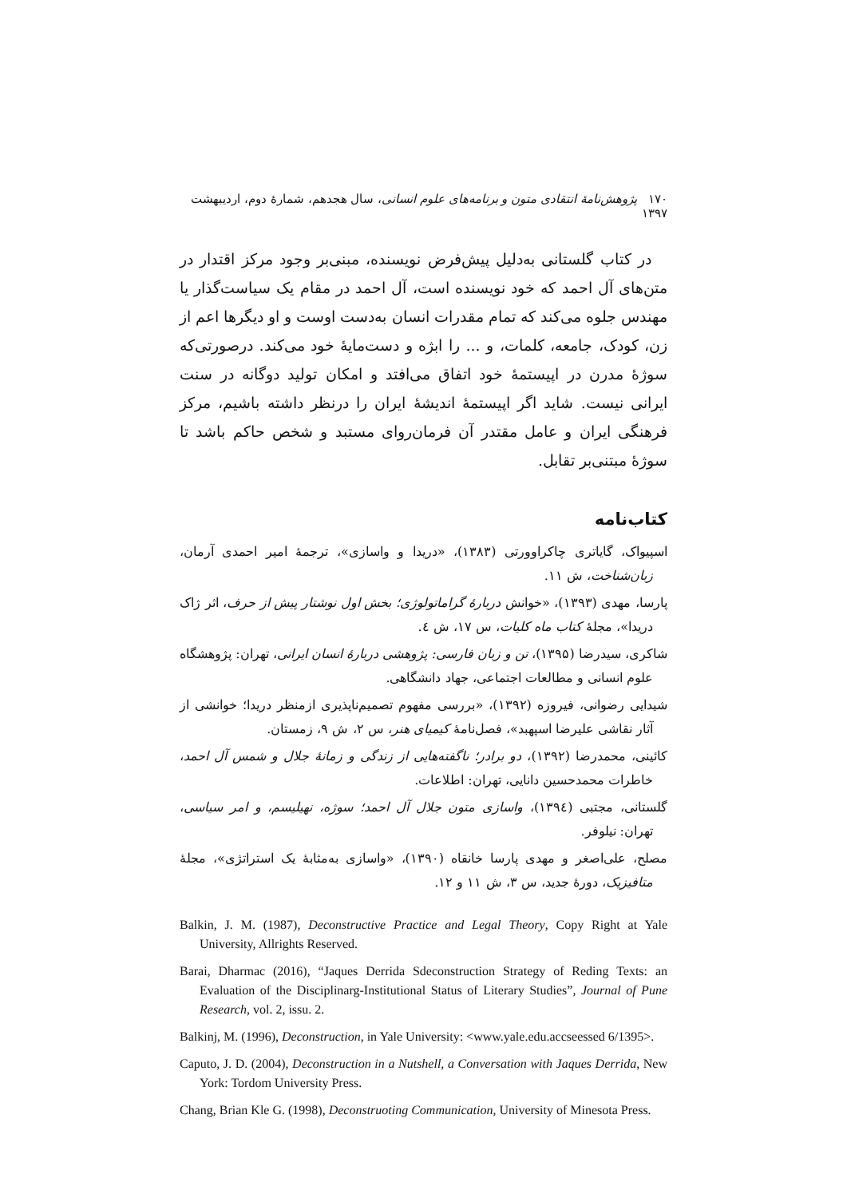۱۷۰ پژوهش‌نامهٔ انتقادی متون و برنامه‌های علوم انسانی، سال هجدهم، شمارهٔ دوم، اردیبهشت ۱۳۹۷
در کتاب گلستانی به‌دلیل پیش‌فرض نویسنده، مبنی‌بر وجود مرکز اقتدار در متن‌های آل احمد که خود نویسنده است، آل احمد در مقام یک سیاست‌گذار یا مهندس جلوه می‌کند که تمام مقدرات انسان به‌دست اوست و او دیگرها اعم از زن، کودک، جامعه، کلمات، و ... را ابژه و دست‌مایهٔ خود می‌کند. درصورتی‌که سوژهٔ مدرن در اپیستمهٔ خود اتفاق می‌افتد و امکان تولید دوگانه در سنت ایرانی نیست. شاید اگر اپیستمهٔ اندیشهٔ ایران را درنظر داشته باشیم، مرکز فرهنگی ایران و عامل مقتدر آن فرمان‌روای مستبد و شخص حاکم باشد تا سوژهٔ مبتنی‌بر تقابل.
کتاب‌نامه
اسپیواک، گایاتری چاکراوورتی (۱۳۸۳)، «دریدا و واسازی»، ترجمهٔ امیر احمدی آرمان، زبان‌شناخت، ش ۱۱.
پارسا، مهدی (۱۳۹۳)، «خوانش دربارهٔ گراماتولوژی؛ بخش اول نوشتار پیش از حرف، اثر ژاک دریدا»، مجلهٔ کتاب ماه کلیات، س ۱۷، ش ٤.
شاکری، سیدرضا (۱۳۹۵)، تن و زبان فارسی: پژوهشی دربارهٔ انسان ایرانی، تهران: پژوهشگاه علوم انسانی و مطالعات اجتماعی، جهاد دانشگاهی.
شیدایی رضوانی، فیروزه (۱۳۹۲)، «بررسی مفهوم تصمیم‌ناپذیری ازمنظر دریدا؛ خوانشی از آثار نقاشی علیرضا اسپهبد»، فصل‌نامهٔ کیمیای هنر، س ۲، ش ۹، زمستان.
کائینی، محمدرضا (۱۳۹۲)، دو برادر؛ ناگفته‌هایی از زندگی و زمانهٔ جلال و شمس آل احمد، خاطرات محمدحسین دانایی، تهران: اطلاعات.
گلستانی، مجتبی (۱۳۹٤)، واسازی متون جلال آل احمد؛ سوژه، نهیلیسم، و امر سیاسی، تهران: نیلوفر.
مصلح، علی‌اصغر و مهدی پارسا خانقاه (۱۳۹۰)، «واسازی به‌مثابهٔ یک استراتژی»، مجلهٔ متافیزیک، دورهٔ جدید، س ۳، ش ۱۱ و ۱۲.
Balkin, J. M. (1987), Deconstructive Practice and Legal Theory, Copy Right at Yale University, Allrights Reserved.
Barai, Dharmac (2016), “Jaques Derrida Sdeconstruction Strategy of Reding Texts: an Evaluation of the Disciplinarg-Institutional Status of Literary Studies”, Journal of Pune Research, vol. 2, issu. 2.
Balkinj, M. (1996), Deconstruction, in Yale University: <www.yale.edu.accseessed 6/1395>.
Caputo, J. D. (2004), Deconstruction in a Nutshell, a Conversation with Jaques Derrida, New York: Tordom University Press.
Chang, Brian Kle G. (1998), Deconstruoting Communication, University of Minesota Press.